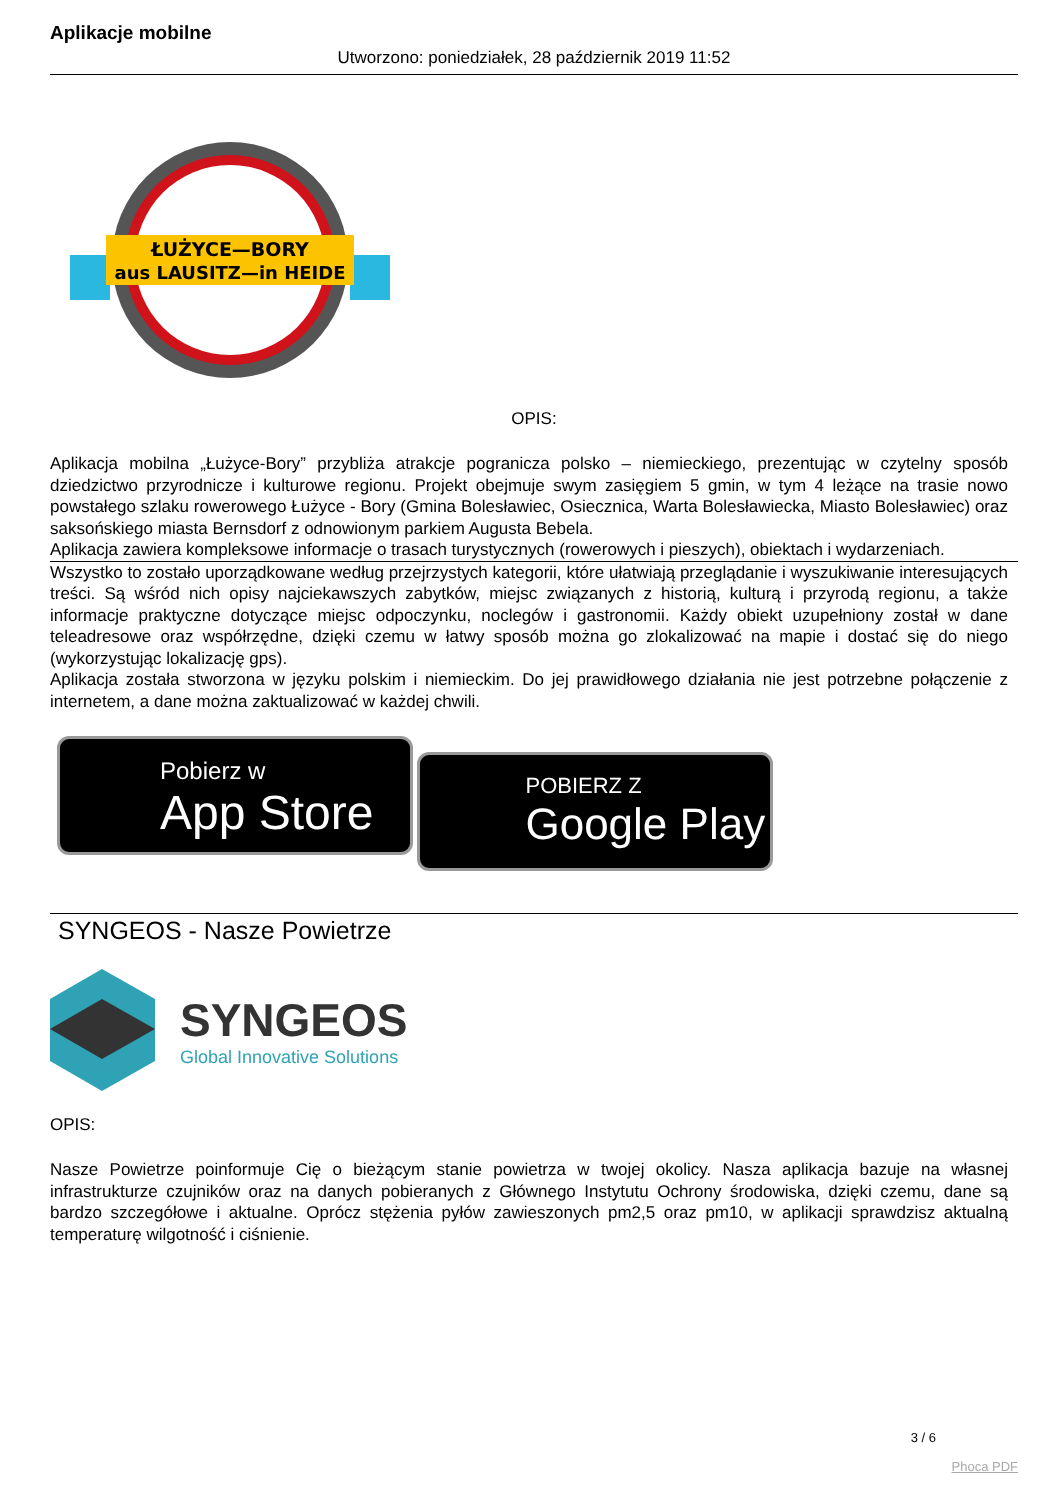Aplikacje mobilne
Utworzono: poniedziałek, 28 październik 2019 11:52
ŁUŻYCE—BORY
aus LAUSITZ—in HEIDE
OPIS:
Aplikacja mobilna „Łużyce-Bory” przybliża atrakcje pogranicza polsko – niemieckiego, prezentując w czytelny sposób dziedzictwo przyrodnicze i kulturowe regionu. Projekt obejmuje swym zasięgiem 5 gmin, w tym 4 leżące na trasie nowo powstałego szlaku rowerowego Łużyce - Bory (Gmina Bolesławiec, Osiecznica, Warta Bolesławiecka, Miasto Bolesławiec) oraz saksońskiego miasta Bernsdorf z odnowionym parkiem Augusta Bebela.
Aplikacja zawiera kompleksowe informacje o trasach turystycznych (rowerowych i pieszych), obiektach i wydarzeniach.
Wszystko to zostało uporządkowane według przejrzystych kategorii, które ułatwiają przeglądanie i wyszukiwanie interesujących treści. Są wśród nich opisy najciekawszych zabytków, miejsc związanych z historią, kulturą i przyrodą regionu, a także informacje praktyczne dotyczące miejsc odpoczynku, noclegów i gastronomii. Każdy obiekt uzupełniony został w dane teleadresowe oraz współrzędne, dzięki czemu w łatwy sposób można go zlokalizować na mapie i dostać się do niego (wykorzystując lokalizację gps).
Aplikacja została stworzona w języku polskim i niemieckim. Do jej prawidłowego działania nie jest potrzebne połączenie z internetem, a dane można zaktualizować w każdej chwili.
Pobierz w
App Store
POBIERZ Z
Google Play
SYNGEOS - Nasze Powietrze
SYNGEOS
Global Innovative Solutions
OPIS:
Nasze Powietrze poinformuje Cię o bieżącym stanie powietrza w twojej okolicy. Nasza aplikacja bazuje na własnej infrastrukturze czujników oraz na danych pobieranych z Głównego Instytutu Ochrony środowiska, dzięki czemu, dane są bardzo szczegółowe i aktualne. Oprócz stężenia pyłów zawieszonych pm2,5 oraz pm10, w aplikacji sprawdzisz aktualną temperaturę wilgotność i ciśnienie.
3 / 6
Phoca PDF